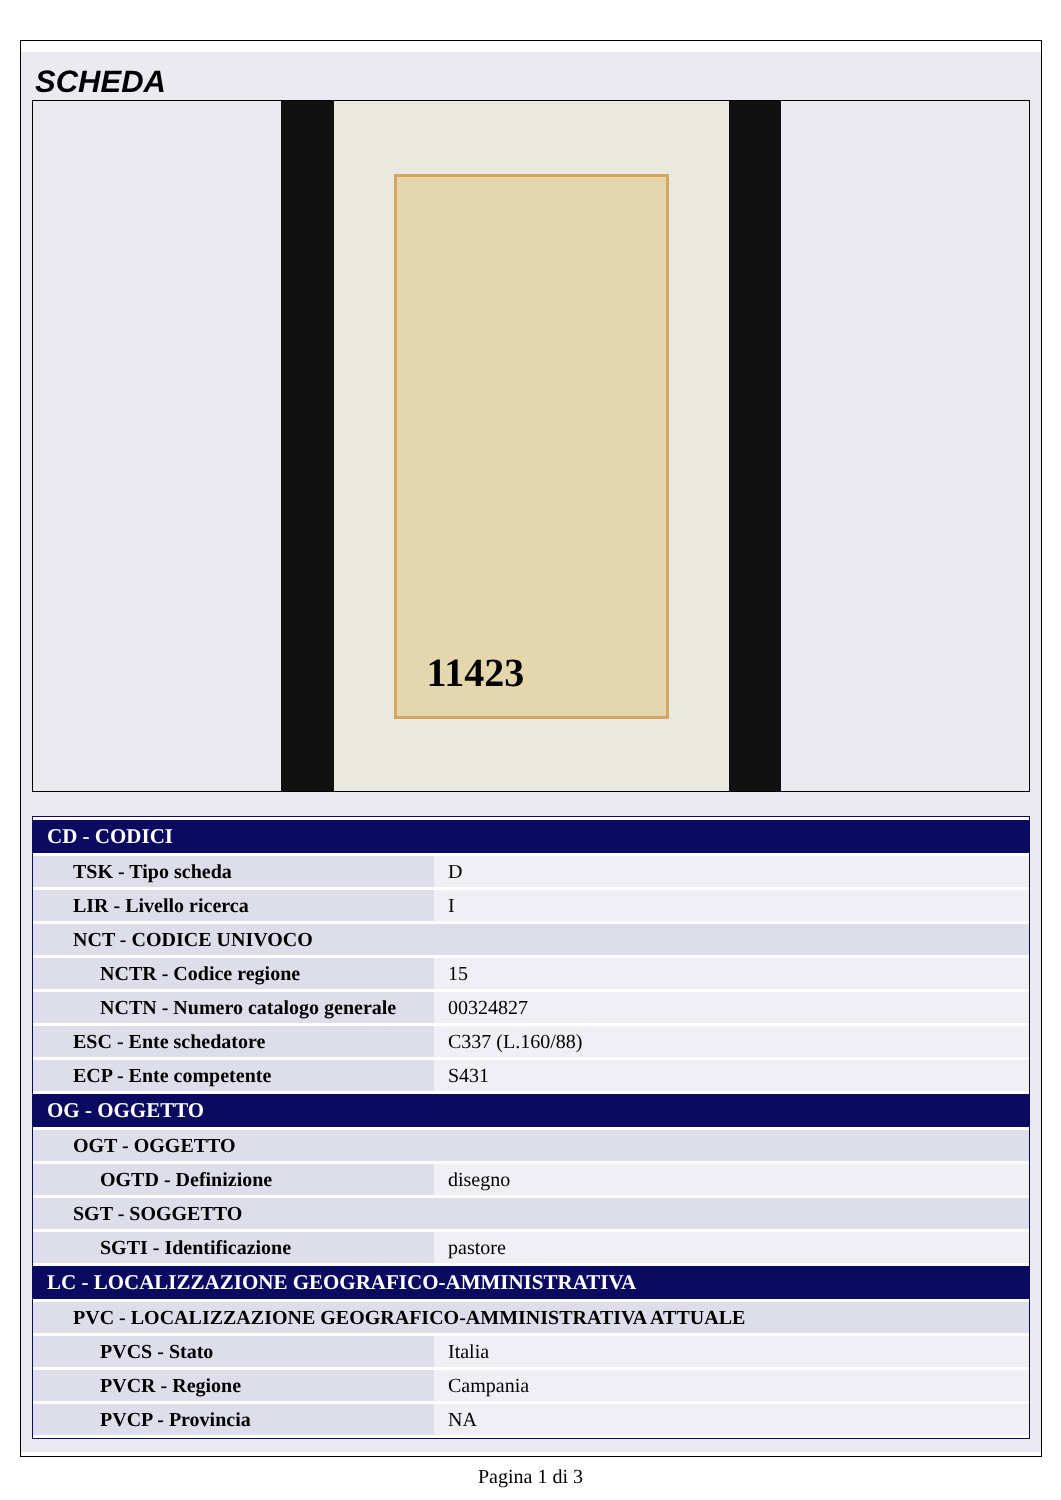SCHEDA
11423
| CD - CODICI | |
| TSK - Tipo scheda | D |
| LIR - Livello ricerca | I |
| NCT - CODICE UNIVOCO | |
| NCTR - Codice regione | 15 |
| NCTN - Numero catalogo generale | 00324827 |
| ESC - Ente schedatore | C337 (L.160/88) |
| ECP - Ente competente | S431 |
| OG - OGGETTO | |
| OGT - OGGETTO | |
| OGTD - Definizione | disegno |
| SGT - SOGGETTO | |
| SGTI - Identificazione | pastore |
| LC - LOCALIZZAZIONE GEOGRAFICO-AMMINISTRATIVA | |
| PVC - LOCALIZZAZIONE GEOGRAFICO-AMMINISTRATIVA ATTUALE | |
| PVCS - Stato | Italia |
| PVCR - Regione | Campania |
| PVCP - Provincia | NA |
Pagina 1 di 3